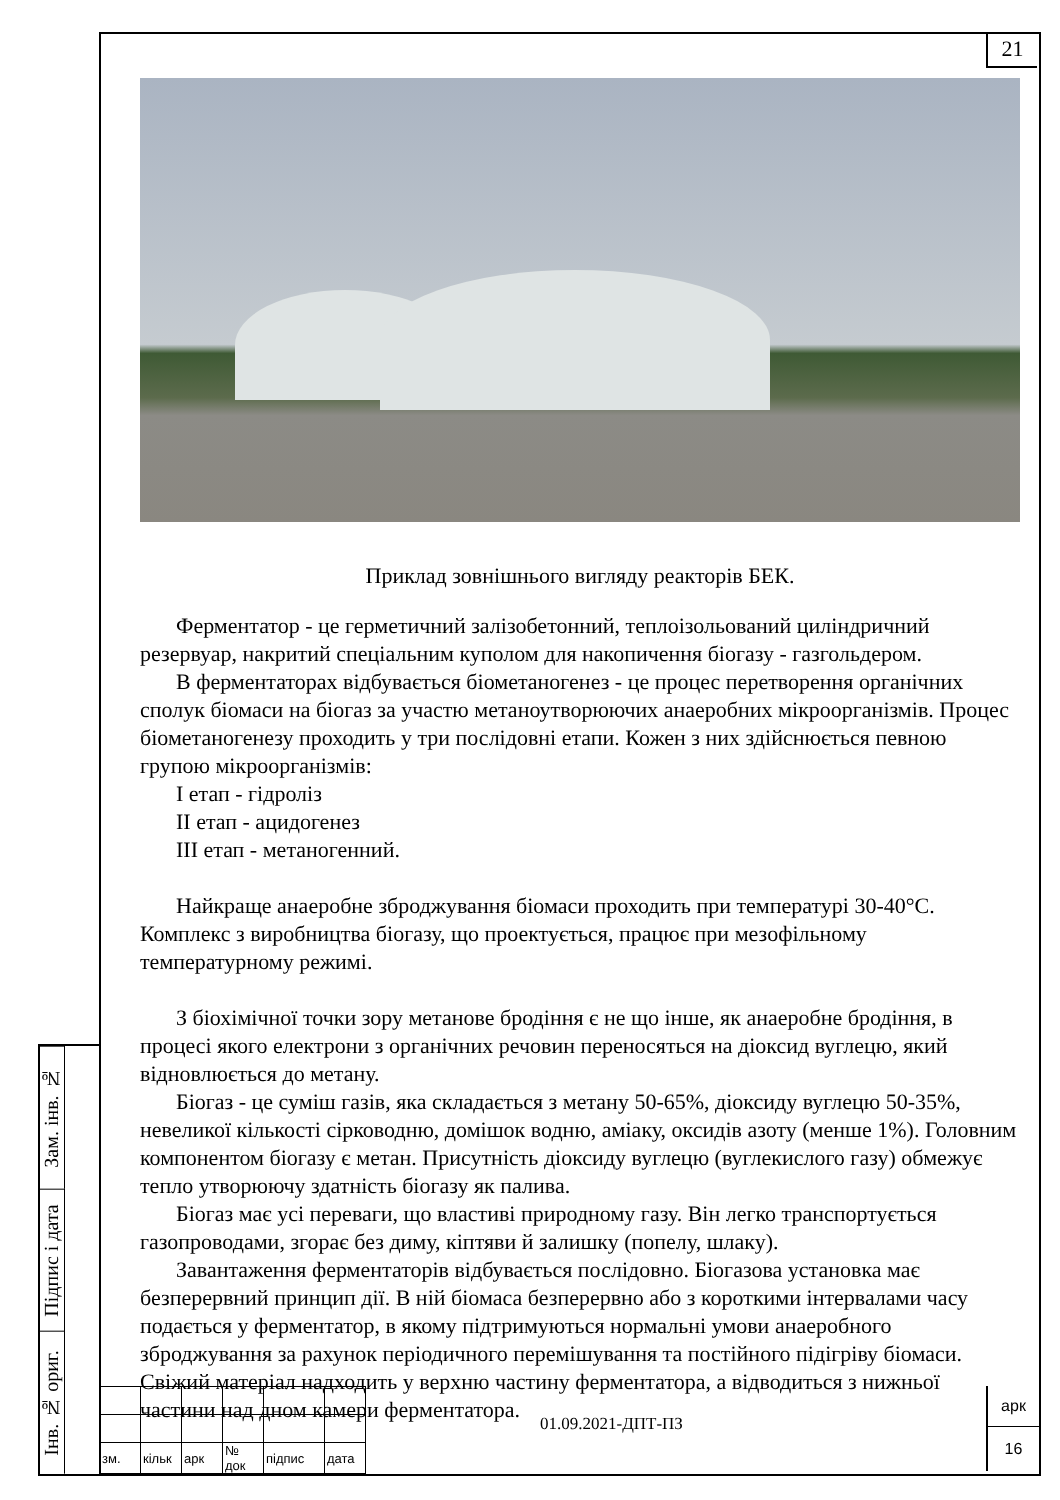21
Зам. інв. №
Підпис і дата
Інв. № ориг.
Приклад зовнішнього вигляду реакторів БЕК.
Ферментатор - це герметичний залізобетонний, теплоізольований циліндричний резервуар, накритий спеціальним куполом для накопичення біогазу - газгольдером.
В ферментаторах відбувається біометаногенез - це процес перетворення органічних сполук біомаси на біогаз за участю метаноутворюючих анаеробних мікроорганізмів. Процес біометаногенезу проходить у три послідовні етапи. Кожен з них здійснюється певною групою мікроорганізмів:
І етап - гідроліз
ІІ етап - ацидогенез
ІІІ етап - метаногенний.
Найкраще анаеробне зброджування біомаси проходить при температурі 30-40°С. Комплекс з виробництва біогазу, що проектується, працює при мезофільному температурному режимі.
З біохімічної точки зору метанове бродіння є не що інше, як анаеробне бродіння, в процесі якого електрони з органічних речовин переносяться на діоксид вуглецю, який відновлюється до метану.
Біогаз - це суміш газів, яка складається з метану 50-65%, діоксиду вуглецю 50-35%, невеликої кількості сірководню, домішок водню, аміаку, оксидів азоту (менше 1%). Головним компонентом біогазу є метан. Присутність діоксиду вуглецю (вуглекислого газу) обмежує тепло утворюючу здатність біогазу як палива.
Біогаз має усі переваги, що властиві природному газу. Він легко транспортується газопроводами, згорає без диму, кіптяви й залишку (попелу, шлаку).
Завантаження ферментаторів відбувається послідовно. Біогазова установка має безперервний принцип дії. В ній біомаса безперервно або з короткими інтервалами часу подається у ферментатор, в якому підтримуються нормальні умови анаеробного зброджування за рахунок періодичного перемішування та постійного підігріву біомаси. Свіжий матеріал надходить у верхню частину ферментатора, а відводиться з нижньої частини над дном камери ферментатора.
| зм. | кільк | арк | № док | підпис | дата |
01.09.2021-ДПТ-ПЗ
арк
16